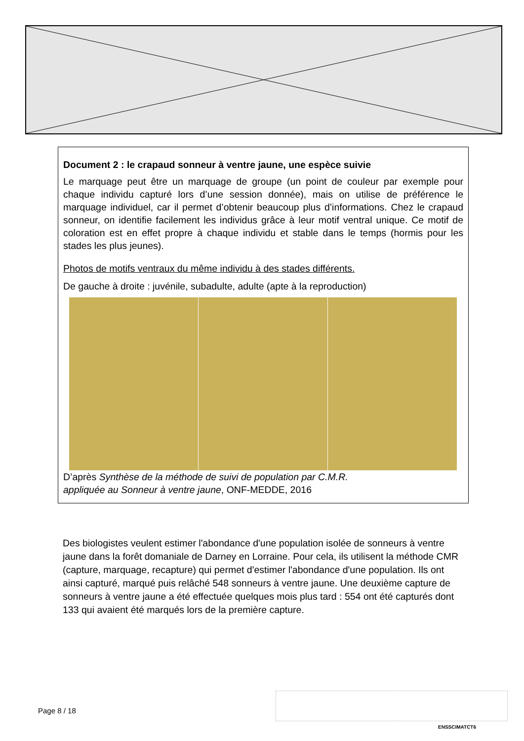Document 2 : le crapaud sonneur à ventre jaune, une espèce suivie
Le marquage peut être un marquage de groupe (un point de couleur par exemple pour chaque individu capturé lors d’une session donnée), mais on utilise de préférence le marquage individuel, car il permet d’obtenir beaucoup plus d’informations. Chez le crapaud sonneur, on identifie facilement les individus grâce à leur motif ventral unique. Ce motif de coloration est en effet propre à chaque individu et stable dans le temps (hormis pour les stades les plus jeunes).
Photos de motifs ventraux du même individu à des stades différents.
De gauche à droite : juvénile, subadulte, adulte (apte à la reproduction)
D’après Synthèse de la méthode de suivi de population par C.M.R.
appliquée au Sonneur à ventre jaune, ONF-MEDDE, 2016
Des biologistes veulent estimer l'abondance d'une population isolée de sonneurs à ventre jaune dans la forêt domaniale de Darney en Lorraine. Pour cela, ils utilisent la méthode CMR (capture, marquage, recapture) qui permet d'estimer l'abondance d'une population. Ils ont ainsi capturé, marqué puis relâché 548 sonneurs à ventre jaune. Une deuxième capture de sonneurs à ventre jaune a été effectuée quelques mois plus tard : 554 ont été capturés dont 133 qui avaient été marqués lors de la première capture.
Page 8 / 18
ENSSCIMATCT6